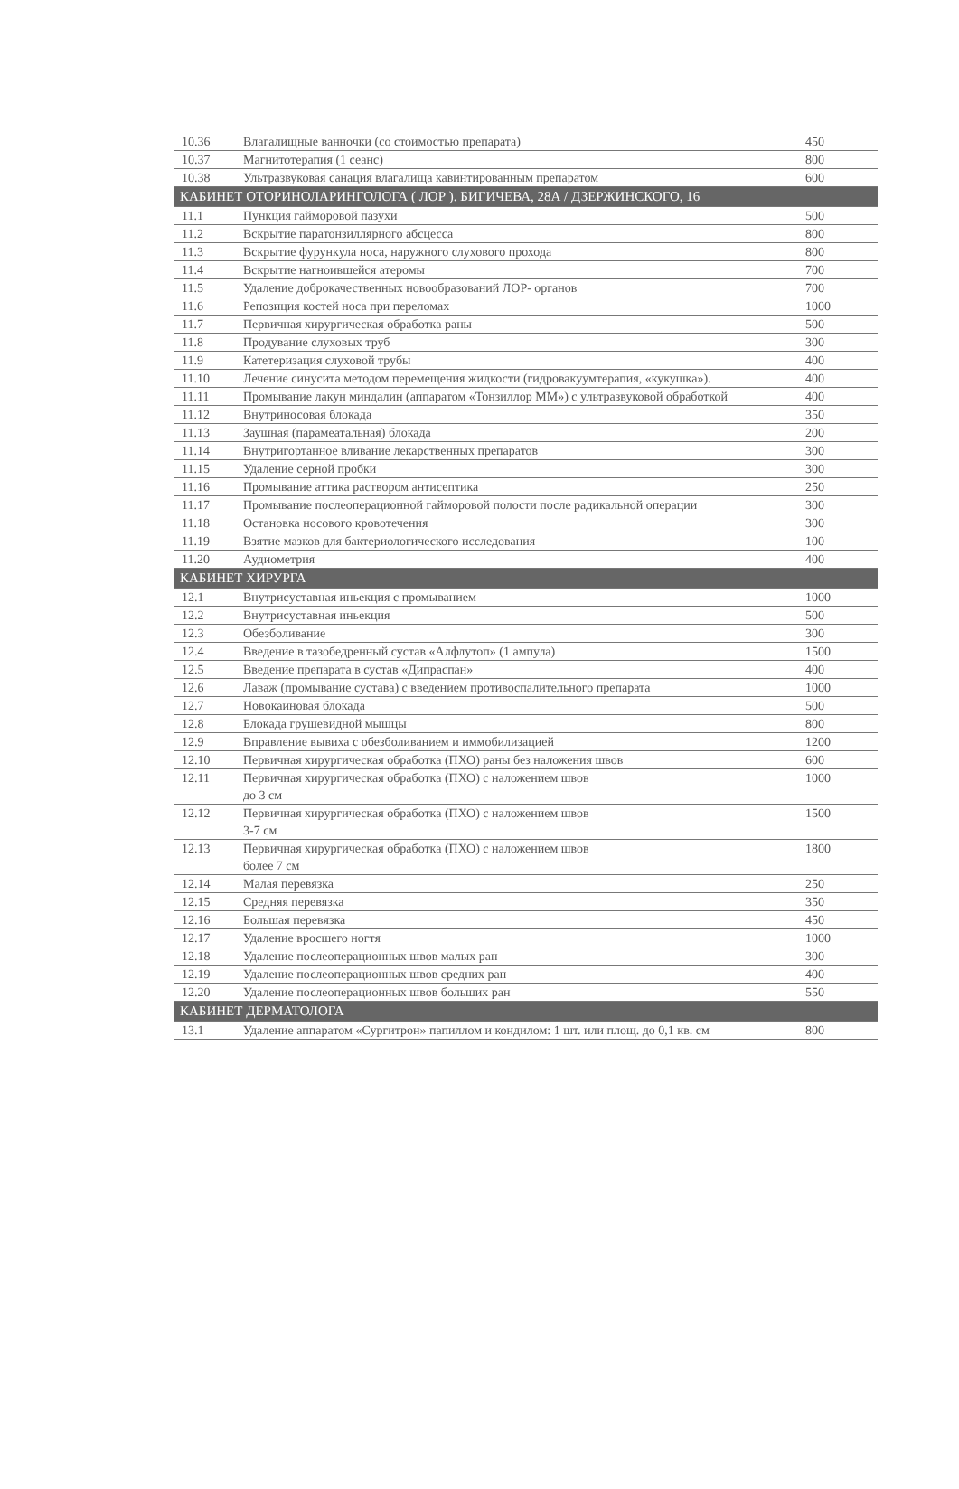| 10.36 | Влагалищные ванночки (со стоимостью препарата) | 450 |
| 10.37 | Магнитотерапия (1 сеанс) | 800 |
| 10.38 | Ультразвуковая санация влагалища кавинтированным препаратом | 600 |
| КАБИНЕТ ОТОРИНОЛАРИНГОЛОГА ( ЛОР ). БИГИЧЕВА, 28А / ДЗЕРЖИНСКОГО, 16 | | |
| 11.1 | Пункция гайморовой пазухи | 500 |
| 11.2 | Вскрытие паратонзиллярного абсцесса | 800 |
| 11.3 | Вскрытие фурункула носа, наружного слухового прохода | 800 |
| 11.4 | Вскрытие нагноившейся атеромы | 700 |
| 11.5 | Удаление доброкачественных новообразований ЛОР- органов | 700 |
| 11.6 | Репозиция костей носа при переломах | 1000 |
| 11.7 | Первичная хирургическая обработка раны | 500 |
| 11.8 | Продувание слуховых труб | 300 |
| 11.9 | Катетеризация слуховой трубы | 400 |
| 11.10 | Лечение синусита методом перемещения жидкости (гидровакуумтерапия, «кукушка»). | 400 |
| 11.11 | Промывание лакун миндалин (аппаратом «Тонзиллор ММ») с ультразвуковой обработкой | 400 |
| 11.12 | Внутриносовая блокада | 350 |
| 11.13 | Заушная (парамеатальная) блокада | 200 |
| 11.14 | Внутригортанное вливание лекарственных препаратов | 300 |
| 11.15 | Удаление серной пробки | 300 |
| 11.16 | Промывание аттика раствором антисептика | 250 |
| 11.17 | Промывание послеоперационной гайморовой полости после радикальной операции | 300 |
| 11.18 | Остановка носового кровотечения | 300 |
| 11.19 | Взятие мазков для бактериологического исследования | 100 |
| 11.20 | Аудиометрия | 400 |
| КАБИНЕТ ХИРУРГА | | |
| 12.1 | Внутрисуставная иньекция с промыванием | 1000 |
| 12.2 | Внутрисуставная иньекция | 500 |
| 12.3 | Обезболивание | 300 |
| 12.4 | Введение в тазобедренный сустав «Алфлутоп» (1 ампула) | 1500 |
| 12.5 | Введение препарата в сустав «Дипраспан» | 400 |
| 12.6 | Лаваж (промывание сустава) с введением противоспалительного препарата | 1000 |
| 12.7 | Новокаиновая блокада | 500 |
| 12.8 | Блокада грушевидной мышцы | 800 |
| 12.9 | Вправление вывиха с обезболиванием и иммобилизацией | 1200 |
| 12.10 | Первичная хирургическая обработка (ПХО) раны без наложения швов | 600 |
| 12.11 | Первичная хирургическая обработка (ПХО) с наложением швов до 3 см | 1000 |
| 12.12 | Первичная хирургическая обработка (ПХО) с наложением швов 3-7 см | 1500 |
| 12.13 | Первичная хирургическая обработка (ПХО) с наложением швов более 7 см | 1800 |
| 12.14 | Малая перевязка | 250 |
| 12.15 | Средняя перевязка | 350 |
| 12.16 | Большая перевязка | 450 |
| 12.17 | Удаление вросшего ногтя | 1000 |
| 12.18 | Удаление послеоперационных швов малых ран | 300 |
| 12.19 | Удаление послеоперационных швов средних ран | 400 |
| 12.20 | Удаление послеоперационных швов больших ран | 550 |
| КАБИНЕТ ДЕРМАТОЛОГА | | |
| 13.1 | Удаление аппаратом «Сургитрон» папиллом и кондилом: 1 шт. или площ. до 0,1 кв. см | 800 |